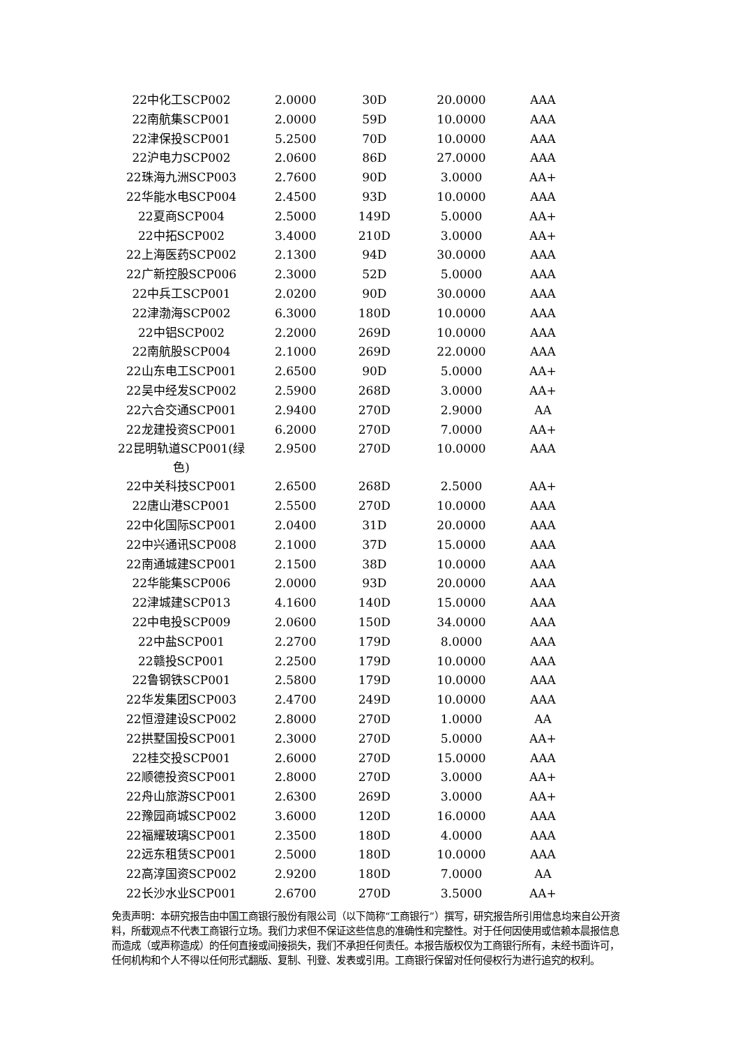| 22中化工SCP002 | 2.0000 | 30D | 20.0000 | AAA |
| 22南航集SCP001 | 2.0000 | 59D | 10.0000 | AAA |
| 22津保投SCP001 | 5.2500 | 70D | 10.0000 | AAA |
| 22沪电力SCP002 | 2.0600 | 86D | 27.0000 | AAA |
| 22珠海九洲SCP003 | 2.7600 | 90D | 3.0000 | AA+ |
| 22华能水电SCP004 | 2.4500 | 93D | 10.0000 | AAA |
| 22夏商SCP004 | 2.5000 | 149D | 5.0000 | AA+ |
| 22中拓SCP002 | 3.4000 | 210D | 3.0000 | AA+ |
| 22上海医药SCP002 | 2.1300 | 94D | 30.0000 | AAA |
| 22广新控股SCP006 | 2.3000 | 52D | 5.0000 | AAA |
| 22中兵工SCP001 | 2.0200 | 90D | 30.0000 | AAA |
| 22津渤海SCP002 | 6.3000 | 180D | 10.0000 | AAA |
| 22中铝SCP002 | 2.2000 | 269D | 10.0000 | AAA |
| 22南航股SCP004 | 2.1000 | 269D | 22.0000 | AAA |
| 22山东电工SCP001 | 2.6500 | 90D | 5.0000 | AA+ |
| 22吴中经发SCP002 | 2.5900 | 268D | 3.0000 | AA+ |
| 22六合交通SCP001 | 2.9400 | 270D | 2.9000 | AA |
| 22龙建投资SCP001 | 6.2000 | 270D | 7.0000 | AA+ |
| 22昆明轨道SCP001(绿色) | 2.9500 | 270D | 10.0000 | AAA |
| 22中关科技SCP001 | 2.6500 | 268D | 2.5000 | AA+ |
| 22唐山港SCP001 | 2.5500 | 270D | 10.0000 | AAA |
| 22中化国际SCP001 | 2.0400 | 31D | 20.0000 | AAA |
| 22中兴通讯SCP008 | 2.1000 | 37D | 15.0000 | AAA |
| 22南通城建SCP001 | 2.1500 | 38D | 10.0000 | AAA |
| 22华能集SCP006 | 2.0000 | 93D | 20.0000 | AAA |
| 22津城建SCP013 | 4.1600 | 140D | 15.0000 | AAA |
| 22中电投SCP009 | 2.0600 | 150D | 34.0000 | AAA |
| 22中盐SCP001 | 2.2700 | 179D | 8.0000 | AAA |
| 22赣投SCP001 | 2.2500 | 179D | 10.0000 | AAA |
| 22鲁钢铁SCP001 | 2.5800 | 179D | 10.0000 | AAA |
| 22华发集团SCP003 | 2.4700 | 249D | 10.0000 | AAA |
| 22恒澄建设SCP002 | 2.8000 | 270D | 1.0000 | AA |
| 22拱墅国投SCP001 | 2.3000 | 270D | 5.0000 | AA+ |
| 22桂交投SCP001 | 2.6000 | 270D | 15.0000 | AAA |
| 22顺德投资SCP001 | 2.8000 | 270D | 3.0000 | AA+ |
| 22舟山旅游SCP001 | 2.6300 | 269D | 3.0000 | AA+ |
| 22豫园商城SCP002 | 3.6000 | 120D | 16.0000 | AAA |
| 22福耀玻璃SCP001 | 2.3500 | 180D | 4.0000 | AAA |
| 22远东租赁SCP001 | 2.5000 | 180D | 10.0000 | AAA |
| 22高淳国资SCP002 | 2.9200 | 180D | 7.0000 | AA |
| 22长沙水业SCP001 | 2.6700 | 270D | 3.5000 | AA+ |
免责声明：本研究报告由中国工商银行股份有限公司（以下简称“工商银行”）撰写，研究报告所引用信息均来自公开资料，所载观点不代表工商银行立场。我们力求但不保证这些信息的准确性和完整性。对于任何因使用或信赖本晨报信息而造成（或声称造成）的任何直接或间接损失，我们不承担任何责任。本报告版权仅为工商银行所有，未经书面许可，任何机构和个人不得以任何形式翻版、复制、刊登、发表或引用。工商银行保留对任何侵权行为进行追究的权利。